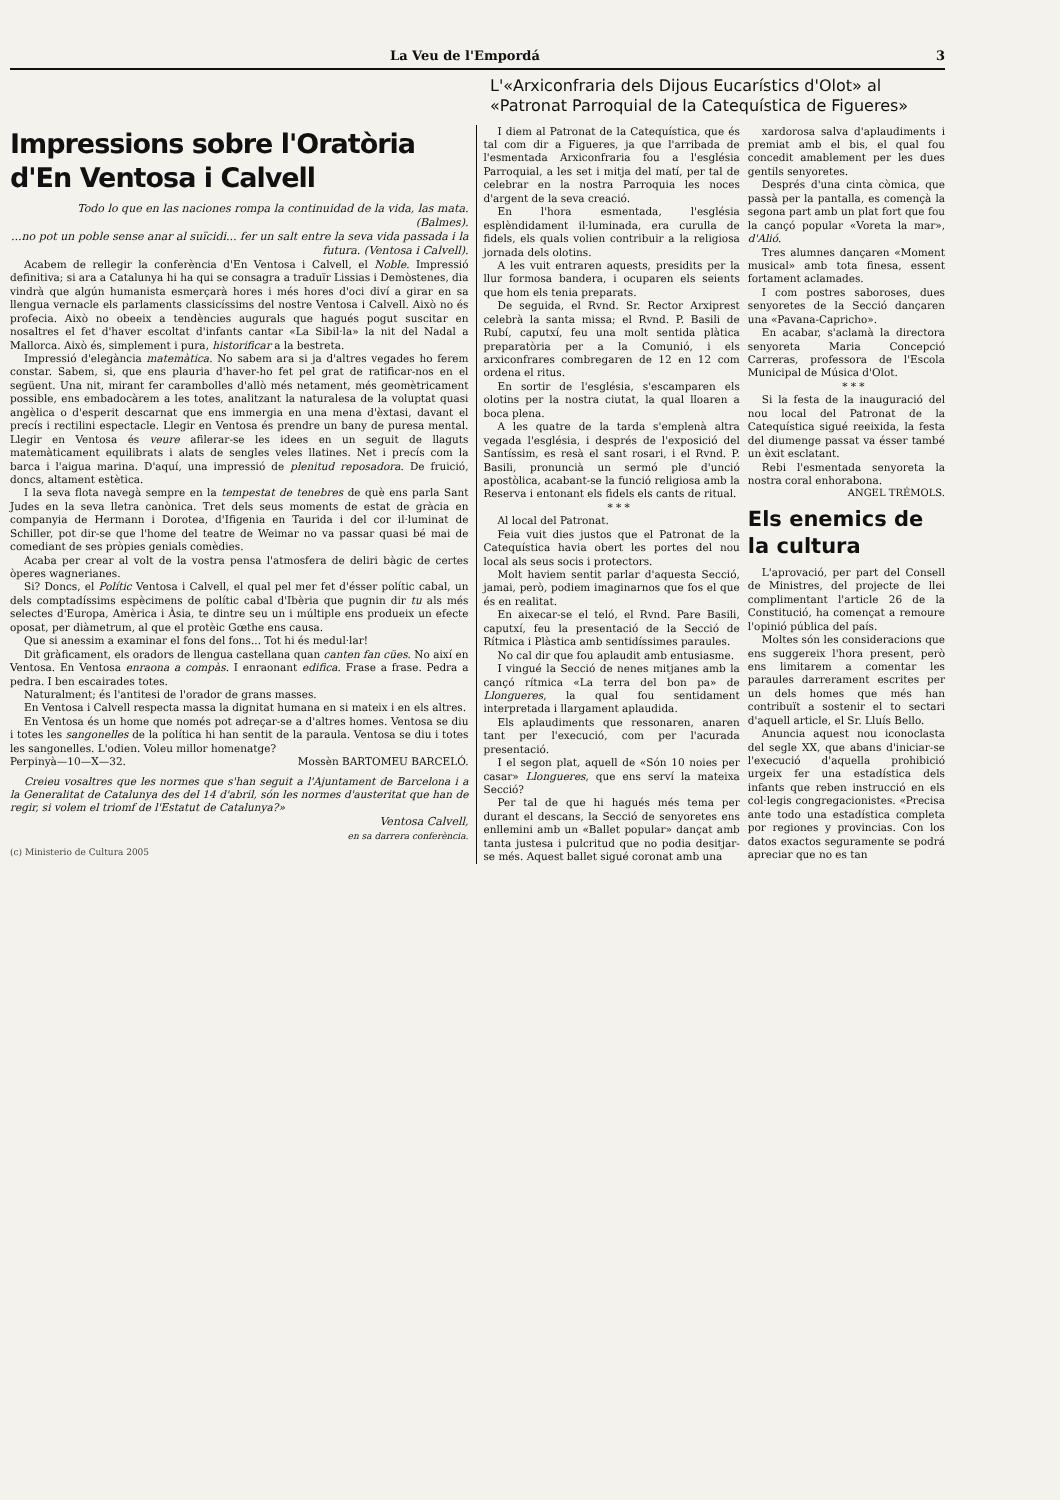La Veu de l'Empordá 3
L'«Arxiconfraria dels Dijous Eucarístics d'Olot» al «Patronat Parroquial de la Catequística de Figueres»
Impressions sobre l'Oratòria d'En Ventosa i Calvell
Todo lo que en las naciones rompa la continuidad de la vida, las mata. (Balmes).
...no pot un poble sense anar al suïcidi... fer un salt entre la seva vida passada i la futura. (Ventosa i Calvell).
Acabem de rellegir la conferència d'En Ventosa i Calvell, el Noble. Impressió definitiva; si ara a Catalunya hi ha qui se consagra a traduïr Lissias i Demòstenes, dia vindrà que algún humanista esmerçarà hores i més hores d'oci diví a girar en sa llengua vernacle els parlaments classicíssims del nostre Ventosa i Calvell. Això no és profecia. Això no obeeix a tendències augurals que hagués pogut suscitar en nosaltres el fet d'haver escoltat d'infants cantar «La Sibil·la» la nit del Nadal a Mallorca. Això és, simplement i pura, historificar a la bestreta.
Impressió d'elegància matemàtica. No sabem ara si ja d'altres vegades ho ferem constar. Sabem, si, que ens plauria d'haver-ho fet pel grat de ratificar-nos en el següent. Una nit, mirant fer carambolles d'allò més netament, més geomètricament possible, ens embadocàrem a les totes, analitzant la naturalesa de la voluptat quasi angèlica o d'esperit descarnat que ens immergia en una mena d'èxtasi, davant el precís i rectilini espectacle. Llegir en Ventosa és prendre un bany de puresa mental. Llegir en Ventosa és veure afilerar-se les idees en un seguit de llaguts matemàticament equilibrats i alats de sengles veles llatines. Net i precís com la barca i l'aigua marina. D'aquí, una impressió de plenitud reposadora. De fruició, doncs, altament estètica.
I la seva flota navegà sempre en la tempestat de tenebres de què ens parla Sant Judes en la seva lletra canònica. Tret dels seus moments de estat de gràcia en companyia de Hermann i Dorotea, d'Ifigenia en Taurida i del cor il·luminat de Schiller, pot dir-se que l'home del teatre de Weimar no va passar quasi bé mai de comediant de ses pròpies genials comèdies.
Acaba per crear al volt de la vostra pensa l'atmosfera de deliri bàgic de certes òperes wagnerianes.
Si? Doncs, el Polític Ventosa i Calvell, el qual pel mer fet d'ésser polític cabal, un dels comptadíssims espècimens de polític cabal d'Ibèria que pugnin dir tu als més selectes d'Europa, Amèrica i Àsia, te dintre seu un i múltiple ens produeix un efecte oposat, per diàmetrum, al que el protèic Gœthe ens causa.
Que si anessim a examinar el fons del fons... Tot hi és medul·lar!
Dit gràficament, els oradors de llengua castellana quan canten fan cües. No així en Ventosa. En Ventosa enraona a compàs. I enraonant edifica. Frase a frase. Pedra a pedra. I ben escairades totes.
Naturalment; és l'antitesi de l'orador de grans masses.
En Ventosa i Calvell respecta massa la dignitat humana en si mateix i en els altres.
En Ventosa és un home que només pot adreçar-se a d'altres homes. Ventosa se diu i totes les sangonelles de la política hi han sentit de la paraula. Ventosa se diu i totes les sangonelles. L'odien. Voleu millor homenatge?
Perpinyà—10—X—32. Mossèn BARTOMEU BARCELÓ.
Creieu vosaltres que les normes que s'han seguit a l'Ajuntament de Barcelona i a la Generalitat de Catalunya des del 14 d'abril, són les normes d'austeritat que han de regir, si volem el triomf de l'Estatut de Catalunya?»
Ventosa Calvell,
en sa darrera conferència.
(c) Ministerio de Cultura 2005
I diem al Patronat de la Catequística, que és tal com dir a Figueres, ja que l'arribada de l'esmentada Arxiconfraria fou a l'església Parroquial, a les set i mitja del matí, per tal de celebrar en la nostra Parroquia les noces d'argent de la seva creació.
En l'hora esmentada, l'església esplèndidament il·luminada, era curulla de fidels, els quals volien contribuir a la religiosa jornada dels olotins.
A les vuit entraren aquests, presidits per la llur formosa bandera, i ocuparen els seients que hom els tenia preparats.
De seguida, el Rvnd. Sr. Rector Arxiprest celebrà la santa missa; el Rvnd. P. Basili de Rubí, caputxí, feu una molt sentida plàtica preparatòria per a la Comunió, i els arxiconfrares combregaren de 12 en 12 com ordena el ritus.
En sortir de l'església, s'escamparen els olotins per la nostra ciutat, la qual lloaren a boca plena.
A les quatre de la tarda s'emplenà altra vegada l'església, i després de l'exposició del Santíssim, es resà el sant rosari, i el Rvnd. P. Basili, pronuncià un sermó ple d'unció apostòlica, acabant-se la funció religiosa amb la Reserva i entonant els fidels els cants de ritual.
* * *
Al local del Patronat.
Feia vuit dies justos que el Patronat de la Catequística havia obert les portes del nou local als seus socis i protectors.
Molt haviem sentit parlar d'aquesta Secció, jamai, però, podiem imaginarnos que fos el que és en realitat.
En aixecar-se el teló, el Rvnd. Pare Basili, caputxí, feu la presentació de la Secció de Rítmica i Plàstica amb sentidíssimes paraules.
No cal dir que fou aplaudit amb entusiasme.
I vingué la Secció de nenes mitjanes amb la cançó rítmica «La terra del bon pa» de Llongueres, la qual fou sentidament interpretada i llargament aplaudida.
Els aplaudiments que ressonaren, anaren tant per l'execució, com per l'acurada presentació.
I el segon plat, aquell de «Són 10 noies per casar» Llongueres, que ens serví la mateixa Secció?
Per tal de que hi hagués més tema per durant el descans, la Secció de senyoretes ens enllemini amb un «Ballet popular» dançat amb tanta justesa i pulcritud que no podia desitjar-se més. Aquest ballet sigué coronat amb una
xardorosa salva d'aplaudiments i premiat amb el bis, el qual fou concedit amablement per les dues gentils senyoretes.
Després d'una cinta còmica, que passà per la pantalla, es començà la segona part amb un plat fort que fou la cançó popular «Voreta la mar», d'Alió.
Tres alumnes dançaren «Moment musical» amb tota finesa, essent fortament aclamades.
I com postres saboroses, dues senyoretes de la Secció dançaren una «Pavana-Capricho».
En acabar, s'aclamà la directora senyoreta Maria Concepció Carreras, professora de l'Escola Municipal de Música d'Olot.
* * *
Si la festa de la inauguració del nou local del Patronat de la Catequística sigué reeixida, la festa del diumenge passat va ésser també un èxit esclatant.
Rebi l'esmentada senyoreta la nostra coral enhorabona.
ANGEL TRÉMOLS.
Els enemics de la cultura
L'aprovació, per part del Consell de Ministres, del projecte de llei complimentant l'article 26 de la Constitució, ha començat a remoure l'opinió pública del país.
Moltes són les consideracions que ens suggereix l'hora present, però ens limitarem a comentar les paraules darrerament escrites per un dels homes que més han contribuït a sostenir el to sectari d'aquell article, el Sr. Lluís Bello.
Anuncia aquest nou iconoclasta del segle XX, que abans d'iniciar-se l'execució d'aquella prohibició urgeix fer una estadística dels infants que reben instrucció en els col·legis congregacionistes. «Precisa ante todo una estadística completa por regiones y provincias. Con los datos exactos seguramente se podrá apreciar que no es tan